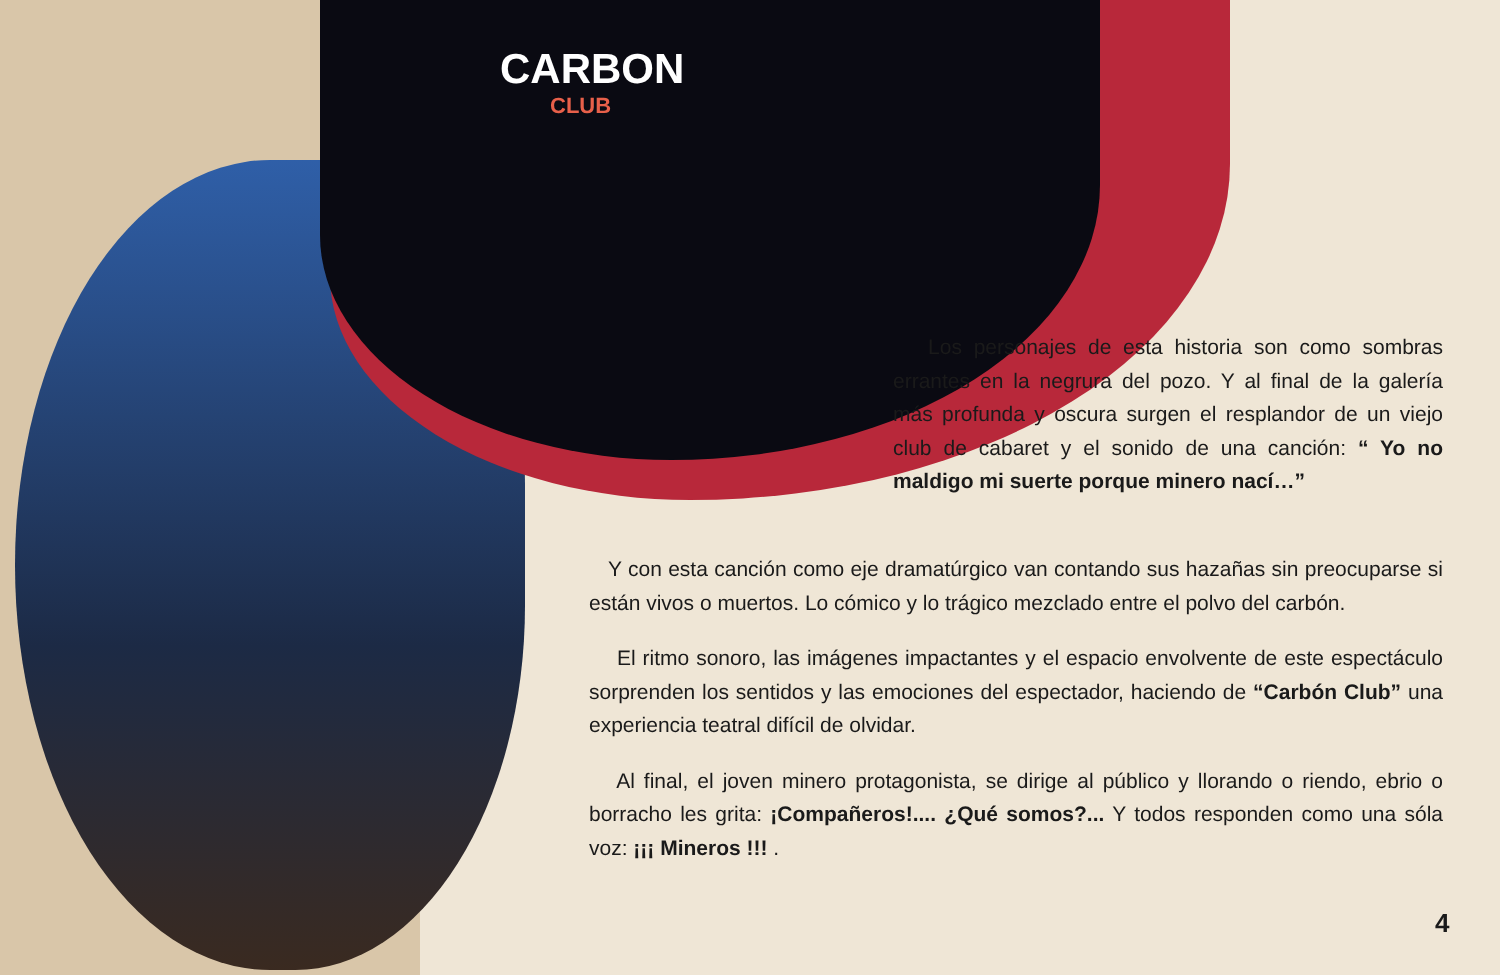CARBON
CLUB
Los personajes de esta historia son como sombras errantes en la negrura del pozo. Y al final de la galería más profunda y oscura surgen el resplandor de un viejo club de cabaret y el sonido de una canción: “ Yo no maldigo mi suerte porque minero nací…”
Y con esta canción como eje dramatúrgico van contando sus hazañas sin preocuparse si están vivos o muertos. Lo cómico y lo trágico mezclado entre el polvo del carbón.
El ritmo sonoro, las imágenes impactantes y el espacio envolvente de este espectáculo sorprenden los sentidos y las emociones del espectador, haciendo de “Carbón Club” una experiencia teatral difícil de olvidar.
Al final, el joven minero protagonista, se dirige al público y llorando o riendo, ebrio o borracho les grita: ¡Compañeros!.... ¿Qué somos?... Y todos responden como una sóla voz: ¡¡¡ Mineros !!! .
4